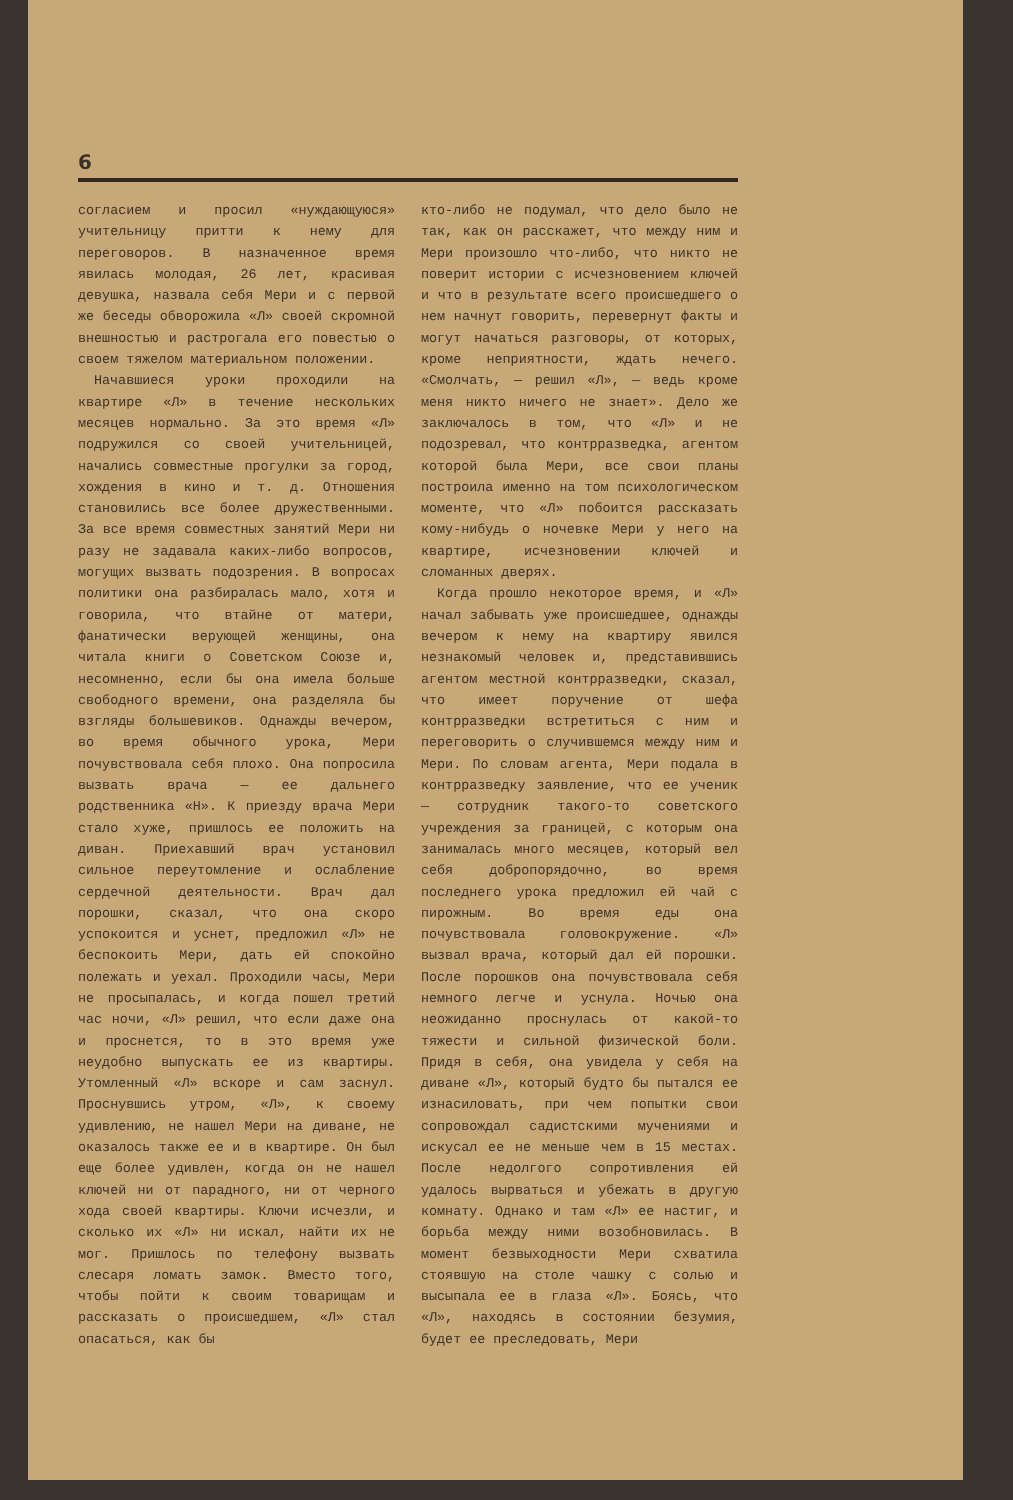6
согласием и просил «нуждающуюся» учительницу притти к нему для переговоров. В назначенное время явилась молодая, 26 лет, красивая девушка, назвала себя Мери и с первой же беседы обворожила «Л» своей скромной внешностью и растрогала его повестью о своем тяжелом материальном положении.
Начавшиеся уроки проходили на квартире «Л» в течение нескольких месяцев нормально. За это время «Л» подружился со своей учительницей, начались совместные прогулки за город, хождения в кино и т. д. Отношения становились все более дружественными. За все время совместных занятий Мери ни разу не задавала каких-либо вопросов, могущих вызвать подозрения. В вопросах политики она разбиралась мало, хотя и говорила, что втайне от матери, фанатически верующей женщины, она читала книги о Советском Союзе и, несомненно, если бы она имела больше свободного времени, она разделяла бы взгляды большевиков. Однажды вечером, во время обычного урока, Мери почувствовала себя плохо. Она попросила вызвать врача — ее дальнего родственника «Н». К приезду врача Мери стало хуже, пришлось ее положить на диван. Приехавший врач установил сильное переутомление и ослабление сердечной деятельности. Врач дал порошки, сказал, что она скоро успокоится и уснет, предложил «Л» не беспокоить Мери, дать ей спокойно полежать и уехал. Проходили часы, Мери не просыпалась, и когда пошел третий час ночи, «Л» решил, что если даже она и проснется, то в это время уже неудобно выпускать ее из квартиры. Утомленный «Л» вскоре и сам заснул. Проснувшись утром, «Л», к своему удивлению, не нашел Мери на диване, не оказалось также ее и в квартире. Он был еще более удивлен, когда он не нашел ключей ни от парадного, ни от черного хода своей квартиры. Ключи исчезли, и сколько их «Л» ни искал, найти их не мог. Пришлось по телефону вызвать слесаря ломать замок. Вместо того, чтобы пойти к своим товарищам и рассказать о происшедшем, «Л» стал опасаться, как бы
кто-либо не подумал, что дело было не так, как он расскажет, что между ним и Мери произошло что-либо, что никто не поверит истории с исчезновением ключей и что в результате всего происшедшего о нем начнут говорить, перевернут факты и могут начаться разговоры, от которых, кроме неприятности, ждать нечего. «Смолчать, — решил «Л», — ведь кроме меня никто ничего не знает». Дело же заключалось в том, что «Л» и не подозревал, что контрразведка, агентом которой была Мери, все свои планы построила именно на том психологическом моменте, что «Л» побоится рассказать кому-нибудь о ночевке Мери у него на квартире, исчезновении ключей и сломанных дверях.
Когда прошло некоторое время, и «Л» начал забывать уже происшедшее, однажды вечером к нему на квартиру явился незнакомый человек и, представившись агентом местной контрразведки, сказал, что имеет поручение от шефа контрразведки встретиться с ним и переговорить о случившемся между ним и Мери. По словам агента, Мери подала в контрразведку заявление, что ее ученик — сотрудник такого-то советского учреждения за границей, с которым она занималась много месяцев, который вел себя добропорядочно, во время последнего урока предложил ей чай с пирожным. Во время еды она почувствовала головокружение. «Л» вызвал врача, который дал ей порошки. После порошков она почувствовала себя немного легче и уснула. Ночью она неожиданно проснулась от какой-то тяжести и сильной физической боли. Придя в себя, она увидела у себя на диване «Л», который будто бы пытался ее изнасиловать, при чем попытки свои сопровождал садистскими мучениями и искусал ее не меньше чем в 15 местах. После недолгого сопротивления ей удалось вырваться и убежать в другую комнату. Однако и там «Л» ее настиг, и борьба между ними возобновилась. В момент безвыходности Мери схватила стоявшую на столе чашку с солью и высыпала ее в глаза «Л». Боясь, что «Л», находясь в состоянии безумия, будет ее преследовать, Мери